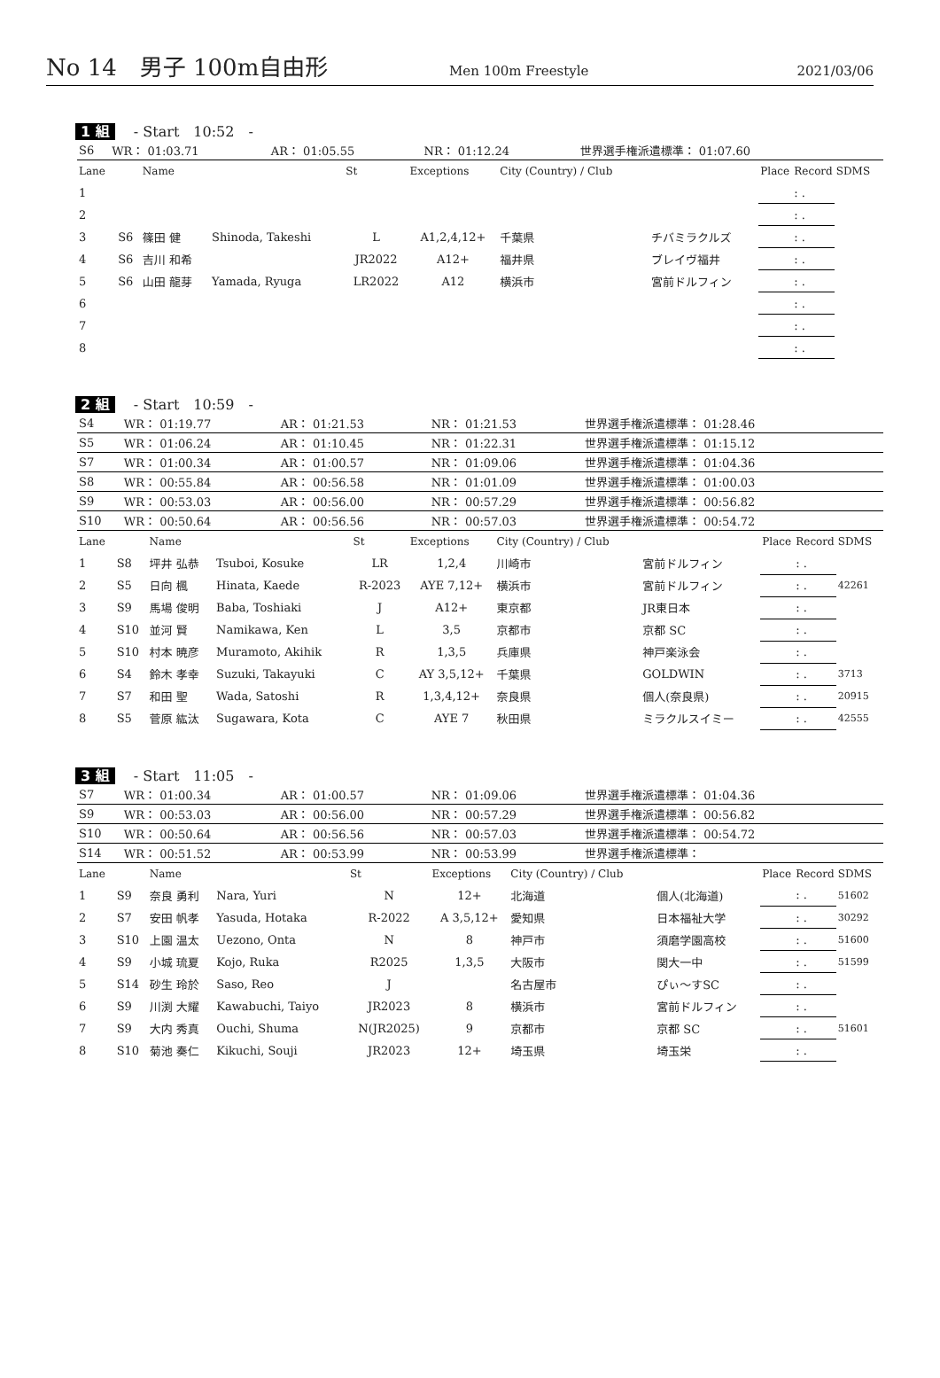No 14　男子 100m自由形 Men 100m Freestyle 2021/03/06
1 組　 - Start　10:52　-
| S6 | WR： 01:03.71 | AR： 01:05.55 | NR： 01:12.24 | 世界選手権派遣標準： 01:07.60 |
| Lane | | Name | | St | Exceptions | City (Country) / Club | | Place | Record | SDMS |
| --- | --- | --- | --- | --- | --- | --- | --- | --- | --- | --- |
| 1 | | | | | | | | | : . | |
| 2 | | | | | | | | | : . | |
| 3 | S6 | 篠田 健 | Shinoda, Takeshi | L | A1,2,4,12+ | 千葉県 | チバミラクルズ | | : . | |
| 4 | S6 | 吉川 和希 | | JR2022 | A12+ | 福井県 | ブレイヴ福井 | | : . | |
| 5 | S6 | 山田 龍芽 | Yamada, Ryuga | LR2022 | A12 | 横浜市 | 宮前ドルフィン | | : . | |
| 6 | | | | | | | | | : . | |
| 7 | | | | | | | | | : . | |
| 8 | | | | | | | | | : . | |
2 組　 - Start　10:59　-
| S4 | WR： 01:19.77 | AR： 01:21.53 | NR： 01:21.53 | 世界選手権派遣標準： 01:28.46 |
| S5 | WR： 01:06.24 | AR： 01:10.45 | NR： 01:22.31 | 世界選手権派遣標準： 01:15.12 |
| S7 | WR： 01:00.34 | AR： 01:00.57 | NR： 01:09.06 | 世界選手権派遣標準： 01:04.36 |
| S8 | WR： 00:55.84 | AR： 00:56.58 | NR： 01:01.09 | 世界選手権派遣標準： 01:00.03 |
| S9 | WR： 00:53.03 | AR： 00:56.00 | NR： 00:57.29 | 世界選手権派遣標準： 00:56.82 |
| S10 | WR： 00:50.64 | AR： 00:56.56 | NR： 00:57.03 | 世界選手権派遣標準： 00:54.72 |
| Lane | | Name | | St | Exceptions | City (Country) / Club | | Place | Record | SDMS |
| --- | --- | --- | --- | --- | --- | --- | --- | --- | --- | --- |
| 1 | S8 | 坪井 弘恭 | Tsuboi, Kosuke | LR | 1,2,4 | 川崎市 | 宮前ドルフィン | | : . | |
| 2 | S5 | 日向 楓 | Hinata, Kaede | R-2023 | AYE 7,12+ | 横浜市 | 宮前ドルフィン | | : . | 42261 |
| 3 | S9 | 馬場 俊明 | Baba, Toshiaki | J | A12+ | 東京都 | JR東日本 | | : . | |
| 4 | S10 | 並河 賢 | Namikawa, Ken | L | 3,5 | 京都市 | 京都 SC | | : . | |
| 5 | S10 | 村本 暁彦 | Muramoto, Akihik | R | 1,3,5 | 兵庫県 | 神戸楽泳会 | | : . | |
| 6 | S4 | 鈴木 孝幸 | Suzuki, Takayuki | C | AY 3,5,12+ | 千葉県 | GOLDWIN | | : . | 3713 |
| 7 | S7 | 和田 聖 | Wada, Satoshi | R | 1,3,4,12+ | 奈良県 | 個人(奈良県) | | : . | 20915 |
| 8 | S5 | 菅原 紘汰 | Sugawara, Kota | C | AYE 7 | 秋田県 | ミラクルスイミー | | : . | 42555 |
3 組　 - Start　11:05　-
| S7 | WR： 01:00.34 | AR： 01:00.57 | NR： 01:09.06 | 世界選手権派遣標準： 01:04.36 |
| S9 | WR： 00:53.03 | AR： 00:56.00 | NR： 00:57.29 | 世界選手権派遣標準： 00:56.82 |
| S10 | WR： 00:50.64 | AR： 00:56.56 | NR： 00:57.03 | 世界選手権派遣標準： 00:54.72 |
| S14 | WR： 00:51.52 | AR： 00:53.99 | NR： 00:53.99 | 世界選手権派遣標準： |
| Lane | | Name | | St | Exceptions | City (Country) / Club | | Place | Record | SDMS |
| --- | --- | --- | --- | --- | --- | --- | --- | --- | --- | --- |
| 1 | S9 | 奈良 勇利 | Nara, Yuri | N | 12+ | 北海道 | 個人(北海道) | | : . | 51602 |
| 2 | S7 | 安田 帆孝 | Yasuda, Hotaka | R-2022 | A 3,5,12+ | 愛知県 | 日本福祉大学 | | : . | 30292 |
| 3 | S10 | 上園 温太 | Uezono, Onta | N | 8 | 神戸市 | 須磨学園高校 | | : . | 51600 |
| 4 | S9 | 小城 琉夏 | Kojo, Ruka | R2025 | 1,3,5 | 大阪市 | 関大一中 | | : . | 51599 |
| 5 | S14 | 砂生 玲於 | Saso, Reo | J | | 名古屋市 | ぴぃ〜すSC | | : . | |
| 6 | S9 | 川渕 大耀 | Kawabuchi, Taiyo | JR2023 | 8 | 横浜市 | 宮前ドルフィン | | : . | |
| 7 | S9 | 大内 秀真 | Ouchi, Shuma | N(JR2025) | 9 | 京都市 | 京都 SC | | : . | 51601 |
| 8 | S10 | 菊池 奏仁 | Kikuchi, Souji | JR2023 | 12+ | 埼玉県 | 埼玉栄 | | : . | |